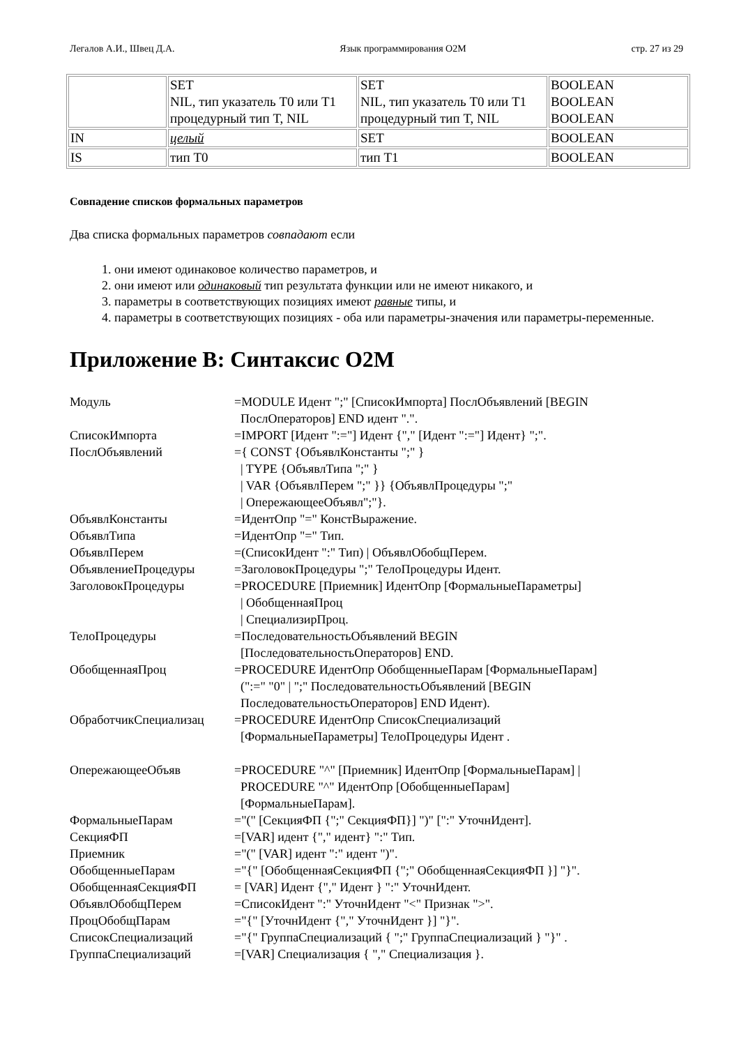Легалов А.И., Швец Д.А. Язык программирования O2M стр. 27 из 29
| | SET NIL, тип указатель T0 или T1 процедурный тип T, NIL | SET NIL, тип указатель T0 или T1 процедурный тип T, NIL | BOOLEAN BOOLEAN BOOLEAN |
| IN | целый | SET | BOOLEAN |
| IS | тип T0 | тип T1 | BOOLEAN |
Совпадение списков формальных параметров
Два списка формальных параметров совпадают если
1. они имеют одинаковое количество параметров, и
2. они имеют или одинаковый тип результата функции или не имеют никакого, и
3. параметры в соответствующих позициях имеют равные типы, и
4. параметры в соответствующих позициях - оба или параметры-значения или параметры-переменные.
Приложение B: Синтаксис O2M
| Модуль | =MODULE Идент ";" [СписокИмпорта] ПослОбъявлений [BEGIN ПослОператоров] END идент ".". |
| СписокИмпорта | =IMPORT [Идент ":="] Идент {"," [Идент ":="] Идент} ";". |
| ПослОбъявлений | ={ CONST {ОбъявлКонстанты ";" } / TYPE {ОбъявлТипа ";" } / VAR {ОбъявлПерем ";" }} {ОбъявлПроцедуры ";" / ОпережающееОбъявл";"}. |
| ОбъявлКонстанты | =ИдентОпр "=" КонстВыражение. |
| ОбъявлТипа | =ИдентОпр "=" Тип. |
| ОбъявлПерем | =(СписокИдент ":" Тип) / ОбъявлОбобщПерем. |
| ОбъявлениеПроцедуры | =ЗаголовокПроцедуры ";" ТелоПроцедуры Идент. |
| ЗаголовокПроцедуры | =PROCEDURE [Приемник] ИдентОпр [ФормальныеПараметры] / ОбобщеннаяПроц / СпециализирПроц. |
| ТелоПроцедуры | =ПоследовательностьОбъявлений BEGIN [ПоследовательностьОператоров] END. |
| ОбобщеннаяПроц | =PROCEDURE ИдентОпр ОбобщенныеПарам [ФормальныеПарам] (":=" "0" / ";" ПоследовательностьОбъявлений [BEGIN ПоследовательностьОператоров] END Идент). |
| ОбработчикСпециализац | =PROCEDURE ИдентОпр СписокСпециализаций [ФормальныеПараметры] ТелоПроцедуры Идент . |
| ОпережающееОбъяв | =PROCEDURE "^" [Приемник] ИдентОпр [ФормальныеПарам] / PROCEDURE "^" ИдентОпр [ОбобщенныеПарам] [ФормальныеПарам]. |
| ФормальныеПарам | ="(" [СекцияФП {";" СекцияФП}] ")" [":" УточнИдент]. |
| СекцияФП | =[VAR] идент {"," идент} ":" Тип. |
| Приемник | ="(" [VAR] идент ":" идент ")". |
| ОбобщенныеПарам | ="{" [ОбобщеннаяСекцияФП {";" ОбобщеннаяСекцияФП }] "}". |
| ОбобщеннаяСекцияФП | = [VAR] Идент {"," Идент } ":" УточнИдент. |
| ОбъявлОбобщПерем | =СписокИдент ":" УточнИдент "<" Признак ">". |
| ПроцОбобщПарам | ="{" [УточнИдент {"," УточнИдент }] "}". |
| СписокСпециализаций | ="{" ГруппаСпециализаций { ";" ГруппаСпециализаций } "}" . |
| ГруппаСпециализаций | =[VAR] Специализация { "," Специализация }. |